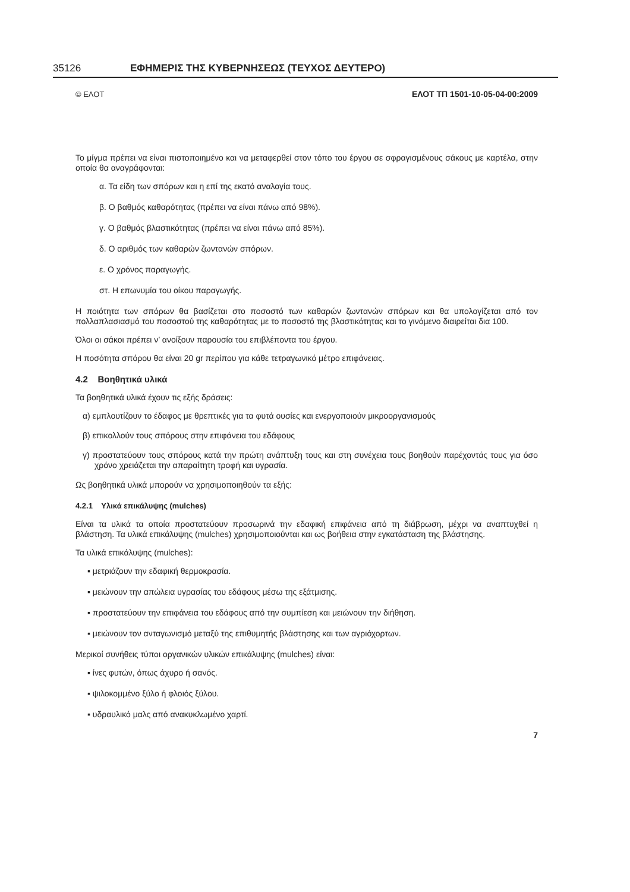35126 ΕΦΗΜΕΡΙΣ ΤΗΣ ΚΥΒΕΡΝΗΣΕΩΣ (ΤΕΥΧΟΣ ΔΕΥΤΕΡΟ)
© ΕΛΟΤ ΕΛΟΤ ΤΠ 1501-10-05-04-00:2009
Το μίγμα πρέπει να είναι πιστοποιημένο και να μεταφερθεί στον τόπο του έργου σε σφραγισμένους σάκους με καρτέλα, στην οποία θα αναγράφονται:
α. Τα είδη των σπόρων και η επί της εκατό αναλογία τους.
β. Ο βαθμός καθαρότητας (πρέπει να είναι πάνω από 98%).
γ. Ο βαθμός βλαστικότητας (πρέπει να είναι πάνω από 85%).
δ. Ο αριθμός των καθαρών ζωντανών σπόρων.
ε. Ο χρόνος παραγωγής.
στ. Η επωνυμία του οίκου παραγωγής.
Η ποιότητα των σπόρων θα βασίζεται στο ποσοστό των καθαρών ζωντανών σπόρων και θα υπολογίζεται από τον πολλαπλασιασμό του ποσοστού της καθαρότητας με το ποσοστό της βλαστικότητας και το γινόμενο διαιρείται δια 100.
Όλοι οι σάκοι πρέπει ν’ ανοίξουν παρουσία του επιβλέποντα του έργου.
Η ποσότητα σπόρου θα είναι 20 gr περίπου για κάθε τετραγωνικό μέτρο επιφάνειας.
4.2 Βοηθητικά υλικά
Τα βοηθητικά υλικά έχουν τις εξής δράσεις:
α) εμπλουτίζουν το έδαφος με θρεπτικές για τα φυτά ουσίες και ενεργοποιούν μικροοργανισμούς
β) επικολλούν τους σπόρους στην επιφάνεια του εδάφους
γ) προστατεύουν τους σπόρους κατά την πρώτη ανάπτυξη τους και στη συνέχεια τους βοηθούν παρέχοντάς τους για όσο χρόνο χρειάζεται την απαραίτητη τροφή και υγρασία.
Ως βοηθητικά υλικά μπορούν να χρησιμοποιηθούν τα εξής:
4.2.1 Υλικά επικάλυψης (mulches)
Είναι τα υλικά τα οποία προστατεύουν προσωρινά την εδαφική επιφάνεια από τη διάβρωση, μέχρι να αναπτυχθεί η βλάστηση. Τα υλικά επικάλυψης (mulches) χρησιμοποιούνται και ως βοήθεια στην εγκατάσταση της βλάστησης.
Τα υλικά επικάλυψης (mulches):
▪ μετριάζουν την εδαφική θερμοκρασία.
▪ μειώνουν την απώλεια υγρασίας του εδάφους μέσω της εξάτμισης.
▪ προστατεύουν την επιφάνεια του εδάφους από την συμπίεση και μειώνουν την διήθηση.
▪ μειώνουν τον ανταγωνισμό μεταξύ της επιθυμητής βλάστησης και των αγριόχορτων.
Μερικοί συνήθεις τύποι οργανικών υλικών επικάλυψης (mulches) είναι:
▪ ίνες φυτών, όπως άχυρο ή σανός.
▪ ψιλοκομμένο ξύλο ή φλοιός ξύλου.
▪ υδραυλικό μαλς από ανακυκλωμένο χαρτί.
7